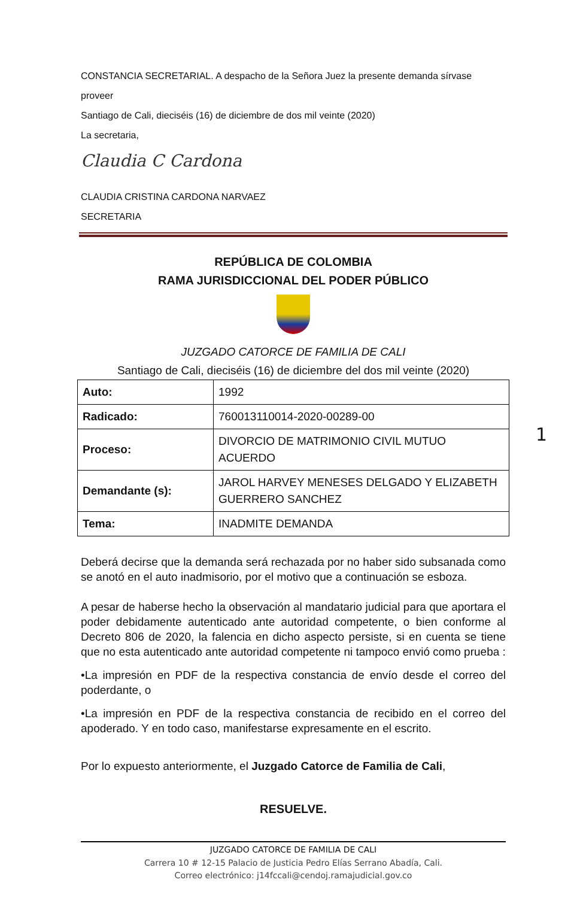CONSTANCIA SECRETARIAL. A despacho de la Señora Juez la presente demanda sírvase proveer
Santiago de Cali, dieciséis (16) de diciembre de dos mil veinte (2020)
La secretaria,
Claudia C Cardona
CLAUDIA CRISTINA CARDONA NARVAEZ
SECRETARIA
REPÚBLICA DE COLOMBIA
RAMA JURISDICCIONAL DEL PODER PÚBLICO
JUZGADO CATORCE DE FAMILIA DE CALI
Santiago de Cali, dieciséis (16) de diciembre del dos mil veinte (2020)
| Auto: | 1992 |
| Radicado: | 760013110014-2020-00289-00 |
| Proceso: | DIVORCIO DE MATRIMONIO CIVIL MUTUO ACUERDO |
| Demandante (s): | JAROL HARVEY MENESES DELGADO Y ELIZABETH GUERRERO SANCHEZ |
| Tema: | INADMITE DEMANDA |
Deberá decirse que la demanda será rechazada por no haber sido subsanada como se anotó en el auto inadmisorio, por el motivo que a continuación se esboza.
A pesar de haberse hecho la observación al mandatario judicial para que aportara el poder debidamente autenticado ante autoridad competente, o bien conforme al Decreto 806 de 2020, la falencia en dicho aspecto persiste, si en cuenta se tiene que no esta autenticado ante autoridad competente ni tampoco envió como prueba :
•La impresión en PDF de la respectiva constancia de envío desde el correo del poderdante, o
•La impresión en PDF de la respectiva constancia de recibido en el correo del apoderado. Y en todo caso, manifestarse expresamente en el escrito.
Por lo expuesto anteriormente, el Juzgado Catorce de Familia de Cali,
RESUELVE.
1
JUZGADO CATORCE DE FAMILIA DE CALI
Carrera 10 # 12-15 Palacio de Justicia Pedro Elías Serrano Abadía, Cali.
Correo electrónico: j14fccali@cendoj.ramajudicial.gov.co